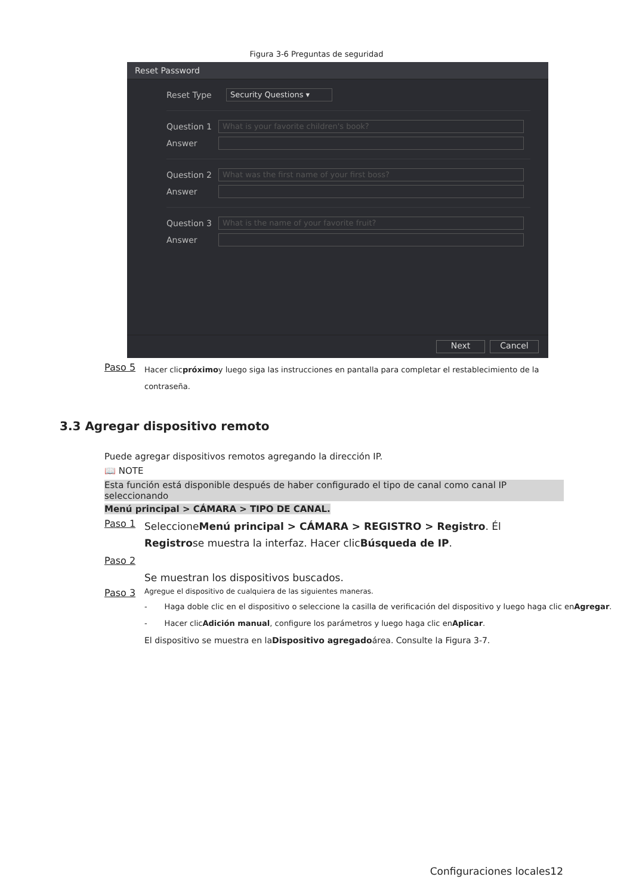Figura 3-6 Preguntas de seguridad
Reset Password
Reset Type Security Questions ▾
Question 1 What is your favorite children's book?
Answer
Question 2 What was the first name of your first boss?
Answer
Question 3 What is the name of your favorite fruit?
Answer
Next Cancel
Paso 5
Hacer clicpróximoy luego siga las instrucciones en pantalla para completar el restablecimiento de la
contraseña.
3.3 Agregar dispositivo remoto
Puede agregar dispositivos remotos agregando la dirección IP.
📖 NOTE
Esta función está disponible después de haber configurado el tipo de canal como canal IP seleccionando
Menú principal > CÁMARA > TIPO DE CANAL.
Paso 1
SeleccioneMenú principal > CÁMARA > REGISTRO > Registro. Él
Registrose muestra la interfaz. Hacer clicBúsqueda de IP.
Paso 2
Se muestran los dispositivos buscados.
Paso 3
Agregue el dispositivo de cualquiera de las siguientes maneras.
- Haga doble clic en el dispositivo o seleccione la casilla de verificación del dispositivo y luego haga clic enAgregar.
- Hacer clicAdición manual, configure los parámetros y luego haga clic enAplicar.
El dispositivo se muestra en laDispositivo agregadoárea. Consulte la Figura 3-7.
Configuraciones locales12